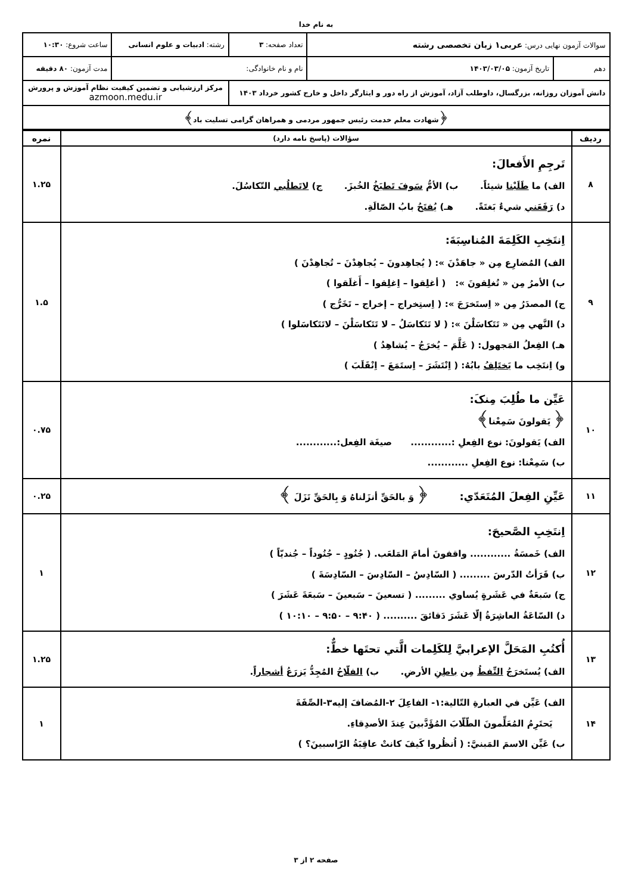به نام خدا
| سوالات آزمون نهایی درس: عربی۱ زبان تخصصی رشته | | تعداد صفحه: ۳ | رشته: ادبیات و علوم انسانی | ساعت شروع: ۱۰:۳۰ |
| دهم | تاریخ آزمون: ۱۴۰۳/۰۳/۰۵ | نام و نام خانوادگی: | | مدت آزمون: ۸۰ دقیقه |
| دانش آموزان روزانه، بزرگسال، داوطلب آزاد، آموزش از راه دور و ایثارگر داخل و خارج کشور خرداد ۱۴۰۳ | | | مرکز ارزشیابی و تضمین کیفیت نظام آموزش و پرورش azmoon.medu.ir | |
| ﴿شهادت معلم خدمت رئیس جمهور مردمی و همراهان گرامی تسلیت باد﴾ | | | | |
| ردیف | سؤالات (پاسخ نامه دارد) | نمره |
| --- | --- | --- |
| ۸ | تَرجِمِ الأَفعالَ: الف) ما طَلَبْنا شيئاً. ب) الأمُّ سَوفَ تَطبَخُ الخُبزَ. ج) لاتَطلُبي التّكاسُلَ. د) رَفَعَني شيءٌ بَغتَةً. هـ) يُفتَحُ بابُ الصّالَةِ. | ۱.۲۵ |
| ۹ | اِنتَخِبِ الكَلِمَةَ المُناسِبَةَ: الف) المُضارِع مِن « جاهَدْنَ »: ( يُجاهِدونَ – يُجاهِدْنَ – تُجاهِدْنَ ) ب) الأمرُ مِن « تُغلِقونَ »: ( أغلِقوا – اِغلِقوا – أَغلَقوا ) ج) المصدَرُ مِن « اِستَخرَجَ »: ( اِستِخراج – إخراج – تَخَرُّج ) د) النَّهي مِن « تَتَكاسَلْنَ »: ( لا تَتَكاسَلُ – لا تَتَكاسَلْنَ – لاتَتَكاسَلوا ) هـ) الفِعلُ المَجهول: ( عَلَّمَ – يُخرَجُ – يُشاهِدُ ) و) اِنتَخِب ما يَختَلِفُ بابُهُ: ( اِنْتَشَرَ – اِستَمَعَ – اِنْقَلَبَ ) | ۱.۵ |
| ۱۰ | عَيِّن ما طُلِبَ مِنکَ: ﴿ يَقولونَ سَمِعْنا﴾ الف) يَقولونَ: نوع الفِعلِ :............ صيغَة الفِعل:............ ب) سَمِعْنا: نوع الفِعلِ ............ | ۰.۷۵ |
| ۱۱ | عَيِّنِ الفِعلَ المُتَعَدّي: ﴿ وَ بالحَقِّ أنزَلناهُ وَ بِالحَقِّ نَزَلَ ﴾ | ۰.۲۵ |
| ۱۲ | اِنتَخِبِ الصَّحيحَ: الف) خَمسَةُ ............ واقفونَ أمامَ المَلعَب. ( جُنُودٍ – جُنُوداً – جُنديّاً ) ب) قَرَأتُ الدّرسَ ......... ( السّادِسُ – السّادِسَ – السّادِسَةَ ) ج) سَبعَةٌ في عَشَرةٍ يُساوي ......... ( تسعينَ – سَبعينَ – سَبعَةَ عَشَرَ ) د) السّاعَةُ العاشِرَةُ إلّا عَشَرَ دَقائقَ .......... ( ۹:۴۰ – ۹:۵۰ – ۱۰:۱۰ ) | ۱ |
| ۱۳ | أُكتُبِ المَحَلَّ الإعرابيَّ لِلكَلِمات الَّتي تحتَها خطٌّ: الف) يُستَخرَجُ النِّفطُ مِن باطِنِ الأرضِ. ب) الفلّاحُ المُجِدُّ يَزرَعُ أشجاراً . | ۱.۲۵ |
| ۱۴ | الف) عَيِّن في العبارةِ التّالية:۱- الفاعِلَ ۲-المُضافَ إليه۳-الصِّفَةَ يَحتَرِمُ المُعَلِّمونَ الطّلّابَ المُؤَدَّبينَ عِندَ الأصدِقاءِ. ب) عَيِّن الاسمَ المَبنيَّ: ( اُنظُروا كَيفَ كانتْ عاقِبَةُ الرّاسبينَ؟ ) | ۱ |
صفحه ۲ از ۳